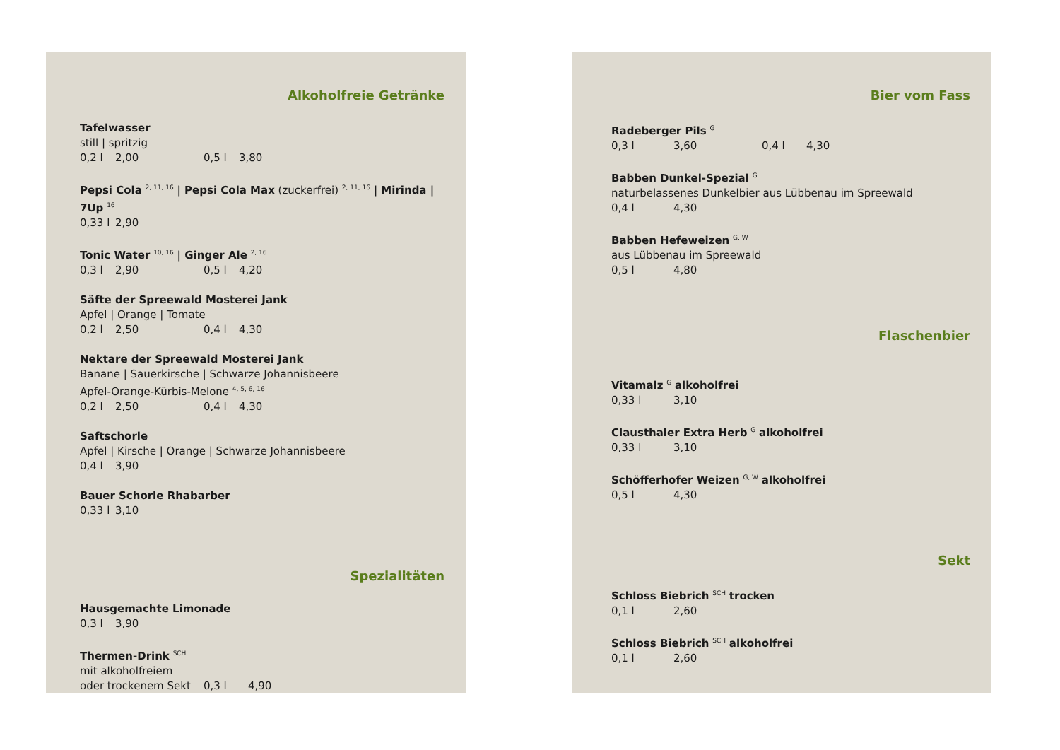Alkoholfreie Getränke
Tafelwasser
still | spritzig
0,2 l 2,00 0,5 l 3,80
Pepsi Cola <sup>2, 11, 16</sup> | Pepsi Cola Max (zuckerfrei) <sup>2, 11, 16</sup> | Mirinda | 7Up <sup>16</sup>
0,33 l 2,90
Tonic Water <sup>10, 16</sup> | Ginger Ale <sup>2, 16</sup>
0,3 l 2,90 0,5 l 4,20
Säfte der Spreewald Mosterei Jank
Apfel | Orange | Tomate
0,2 l 2,50 0,4 l 4,30
Nektare der Spreewald Mosterei Jank
Banane | Sauerkirsche | Schwarze Johannisbeere
Apfel-Orange-Kürbis-Melone <sup>4, 5, 6, 16</sup>
0,2 l 2,50 0,4 l 4,30
Saftschorle
Apfel | Kirsche | Orange | Schwarze Johannisbeere
0,4 l 3,90
Bauer Schorle Rhabarber
0,33 l 3,10
Spezialitäten
Hausgemachte Limonade
0,3 l 3,90
Thermen-Drink <sup>SCH</sup>
mit alkoholfreiem
oder trockenem Sekt 0,3 l 4,90
Bier vom Fass
Radeberger Pils <sup>G</sup>
0,3 l 3,60 0,4 l 4,30
Babben Dunkel-Spezial <sup>G</sup>
naturbelassenes Dunkelbier aus Lübbenau im Spreewald
0,4 l 4,30
Babben Hefeweizen <sup>G, W</sup>
aus Lübbenau im Spreewald
0,5 l 4,80
Flaschenbier
Vitamalz <sup>G</sup> alkoholfrei
0,33 l 3,10
Clausthaler Extra Herb <sup>G</sup> alkoholfrei
0,33 l 3,10
Schöfferhofer Weizen <sup>G, W</sup> alkoholfrei
0,5 l 4,30
Sekt
Schloss Biebrich <sup>SCH</sup> trocken
0,1 l 2,60
Schloss Biebrich <sup>SCH</sup> alkoholfrei
0,1 l 2,60